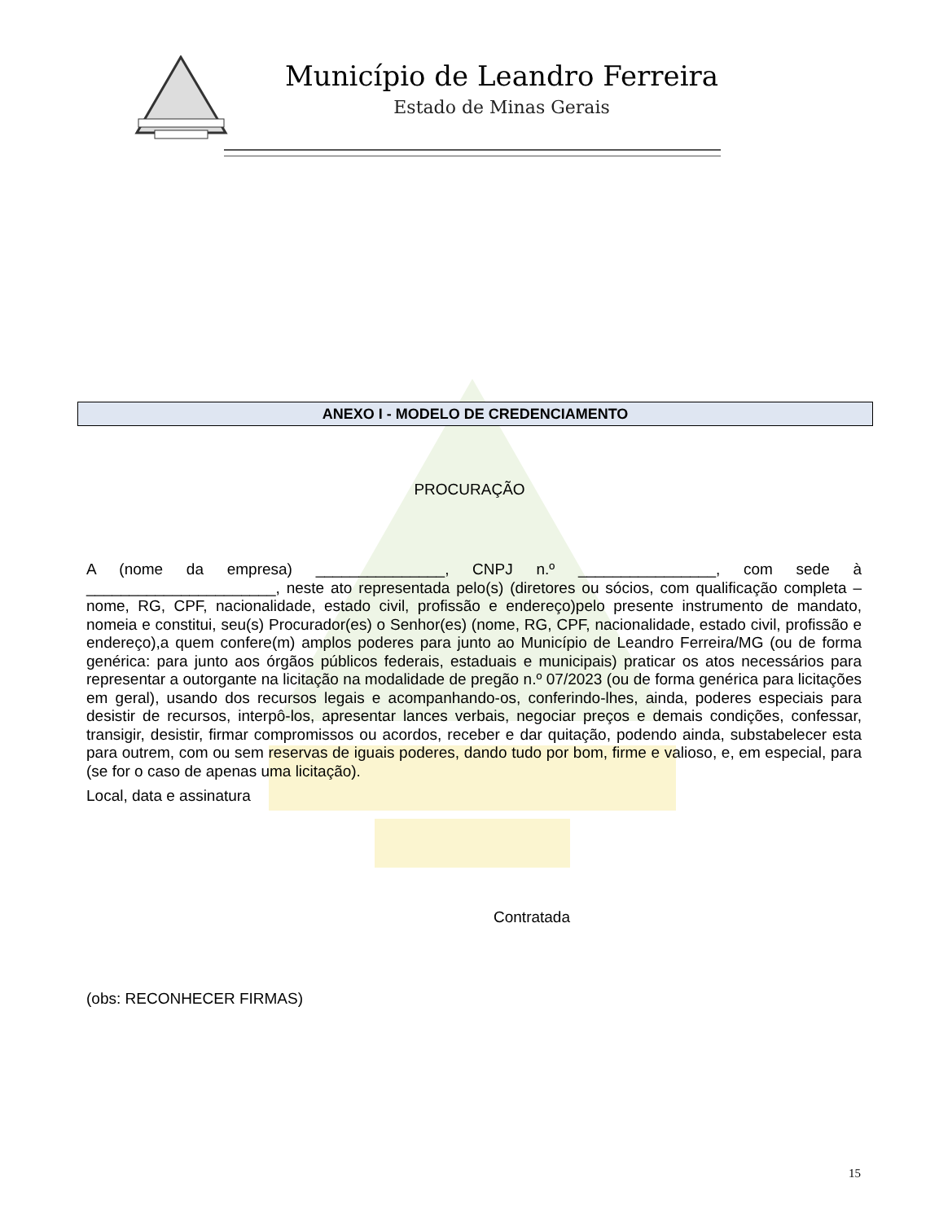Município de Leandro Ferreira
Estado de Minas Gerais
ANEXO I - MODELO DE CREDENCIAMENTO
PROCURAÇÃO
A (nome da empresa) _______________, CNPJ n.º ________________, com sede à ______________________, neste ato representada pelo(s) (diretores ou sócios, com qualificação completa – nome, RG, CPF, nacionalidade, estado civil, profissão e endereço)pelo presente instrumento de mandato, nomeia e constitui, seu(s) Procurador(es) o Senhor(es) (nome, RG, CPF, nacionalidade, estado civil, profissão e endereço),a quem confere(m) amplos poderes para junto ao Município de Leandro Ferreira/MG (ou de forma genérica: para junto aos órgãos públicos federais, estaduais e municipais) praticar os atos necessários para representar a outorgante na licitação na modalidade de pregão n.º 07/2023 (ou de forma genérica para licitações em geral), usando dos recursos legais e acompanhando-os, conferindo-lhes, ainda, poderes especiais para desistir de recursos, interpô-los, apresentar lances verbais, negociar preços e demais condições, confessar, transigir, desistir, firmar compromissos ou acordos, receber e dar quitação, podendo ainda, substabelecer esta para outrem, com ou sem reservas de iguais poderes, dando tudo por bom, firme e valioso, e, em especial, para (se for o caso de apenas uma licitação).
Local, data e assinatura
Contratada
(obs: RECONHECER FIRMAS)
15